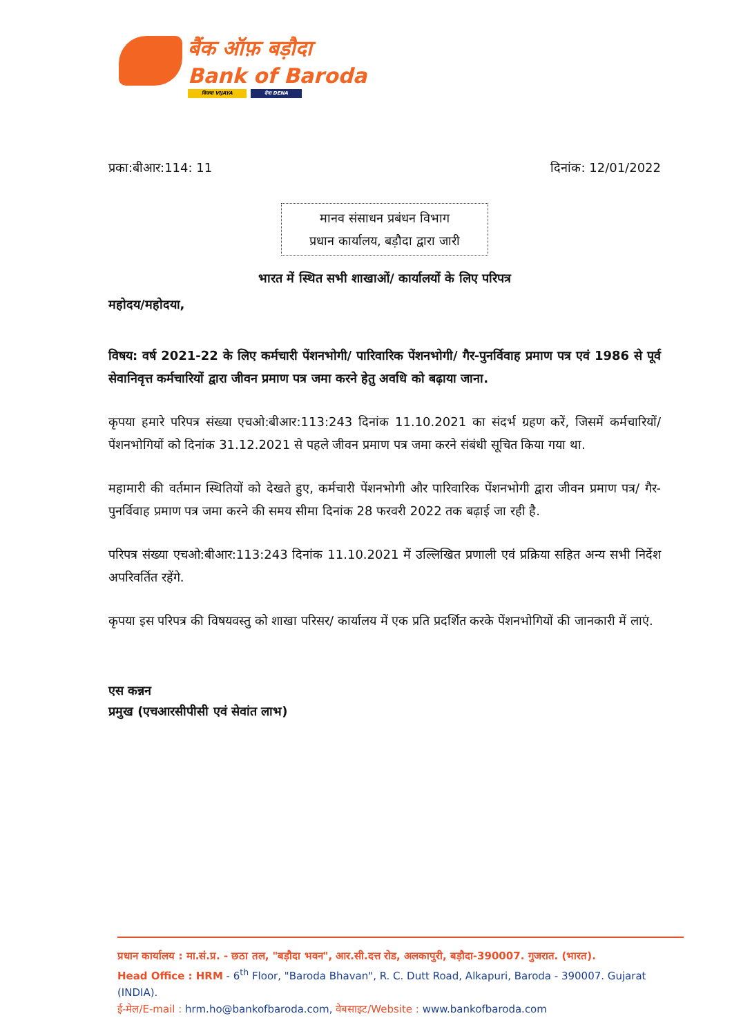बैंक ऑफ़ बड़ौदा
Bank of Baroda
विजया VIJAYA देना DENA
प्रका:बीआर:114: 11 दिनांक: 12/01/2022
मानव संसाधन प्रबंधन विभाग
प्रधान कार्यालय, बड़ौदा द्वारा जारी
भारत में स्थित सभी शाखाओं/ कार्यालयों के लिए परिपत्र
महोदय/महोदया,
विषय: वर्ष 2021-22 के लिए कर्मचारी पेंशनभोगी/ पारिवारिक पेंशनभोगी/ गैर-पुनर्विवाह प्रमाण पत्र एवं 1986 से पूर्व सेवानिवृत्त कर्मचारियों द्वारा जीवन प्रमाण पत्र जमा करने हेतु अवधि को बढ़ाया जाना.
कृपया हमारे परिपत्र संख्या एचओ:बीआर:113:243 दिनांक 11.10.2021 का संदर्भ ग्रहण करें, जिसमें कर्मचारियों/ पेंशनभोगियों को दिनांक 31.12.2021 से पहले जीवन प्रमाण पत्र जमा करने संबंधी सूचित किया गया था.
महामारी की वर्तमान स्थितियों को देखते हुए, कर्मचारी पेंशनभोगी और पारिवारिक पेंशनभोगी द्वारा जीवन प्रमाण पत्र/ गैर-पुनर्विवाह प्रमाण पत्र जमा करने की समय सीमा दिनांक 28 फरवरी 2022 तक बढ़ाई जा रही है.
परिपत्र संख्या एचओ:बीआर:113:243 दिनांक 11.10.2021 में उल्लिखित प्रणाली एवं प्रक्रिया सहित अन्य सभी निर्देश अपरिवर्तित रहेंगे.
कृपया इस परिपत्र की विषयवस्तु को शाखा परिसर/ कार्यालय में एक प्रति प्रदर्शित करके पेंशनभोगियों की जानकारी में लाएं.
एस कन्नन
प्रमुख (एचआरसीपीसी एवं सेवांत लाभ)
प्रधान कार्यालय : मा.सं.प्र. - छठा तल, "बड़ौदा भवन", आर.सी.दत्त रोड, अलकापुरी, बड़ौदा-390007. गुजरात. (भारत).
Head Office : HRM - 6<sup>th</sup> Floor, "Baroda Bhavan", R. C. Dutt Road, Alkapuri, Baroda - 390007. Gujarat (INDIA).
ई-मेल/E-mail : hrm.ho@bankofbaroda.com, वेबसाइट/Website : www.bankofbaroda.com